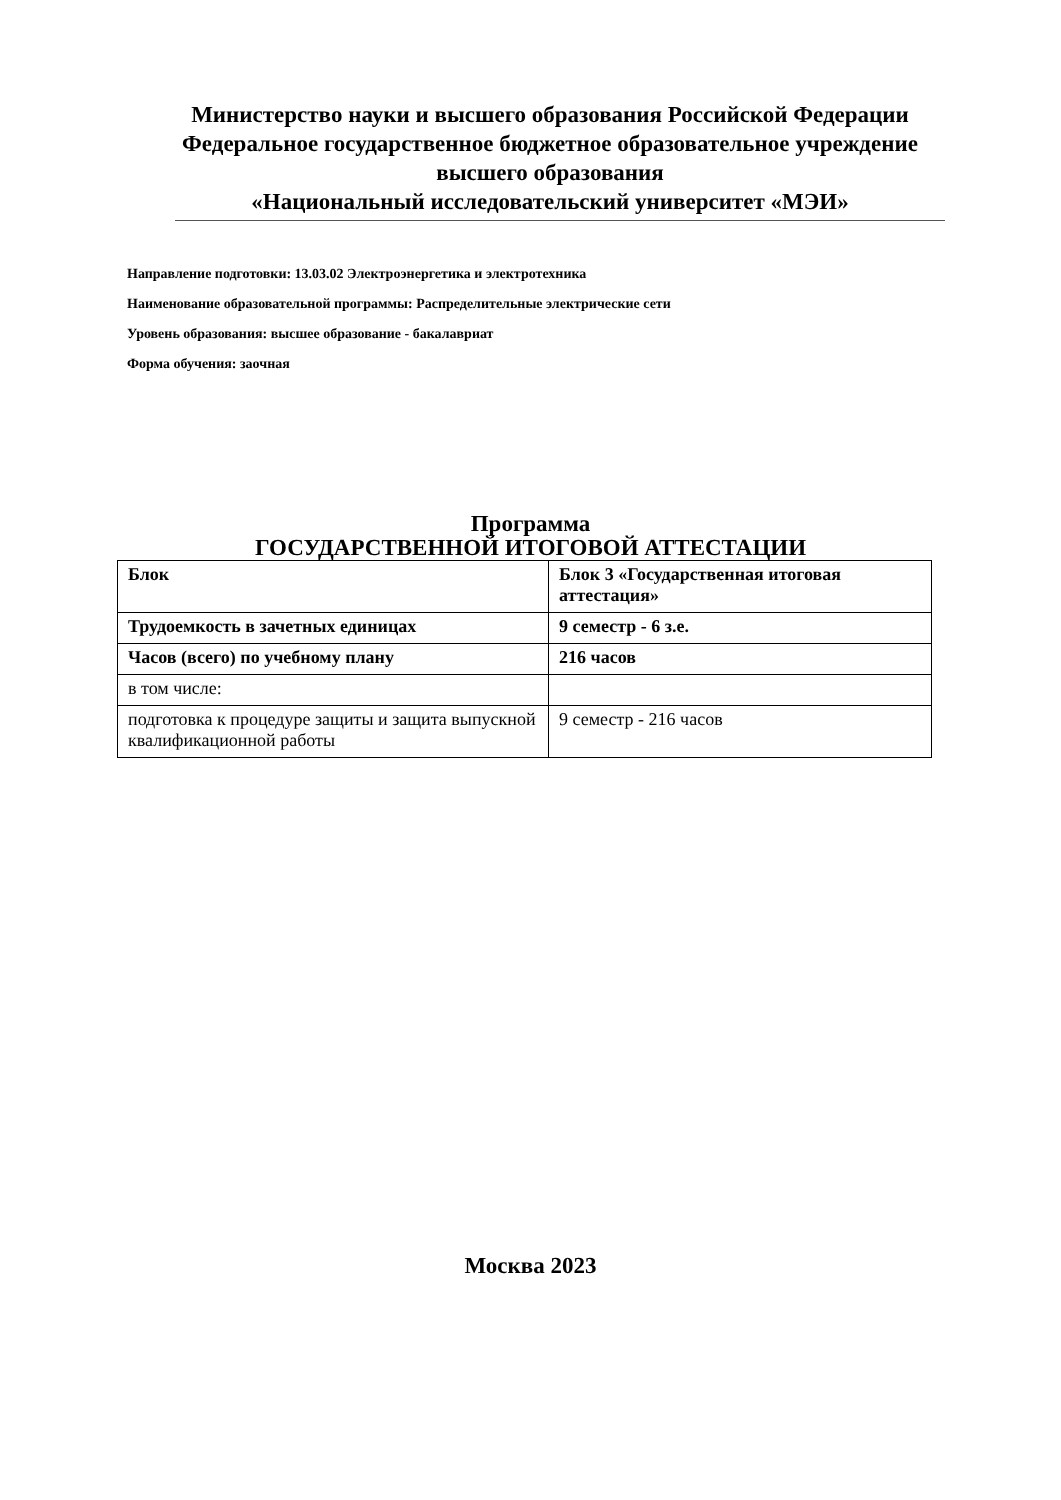Министерство науки и высшего образования Российской Федерации
Федеральное государственное бюджетное образовательное учреждение
высшего образования
«Национальный исследовательский университет «МЭИ»
Направление подготовки: 13.03.02 Электроэнергетика и электротехника
Наименование образовательной программы: Распределительные электрические сети
Уровень образования: высшее образование - бакалавриат
Форма обучения: заочная
Программа
ГОСУДАРСТВЕННОЙ ИТОГОВОЙ АТТЕСТАЦИИ
| Блок | Блок 3 «Государственная итоговая аттестация» |
| Трудоемкость в зачетных единицах | 9 семестр - 6 з.е. |
| Часов (всего) по учебному плану | 216 часов |
| в том числе: | |
| подготовка к процедуре защиты и защита выпускной квалификационной работы | 9 семестр - 216 часов |
Москва 2023